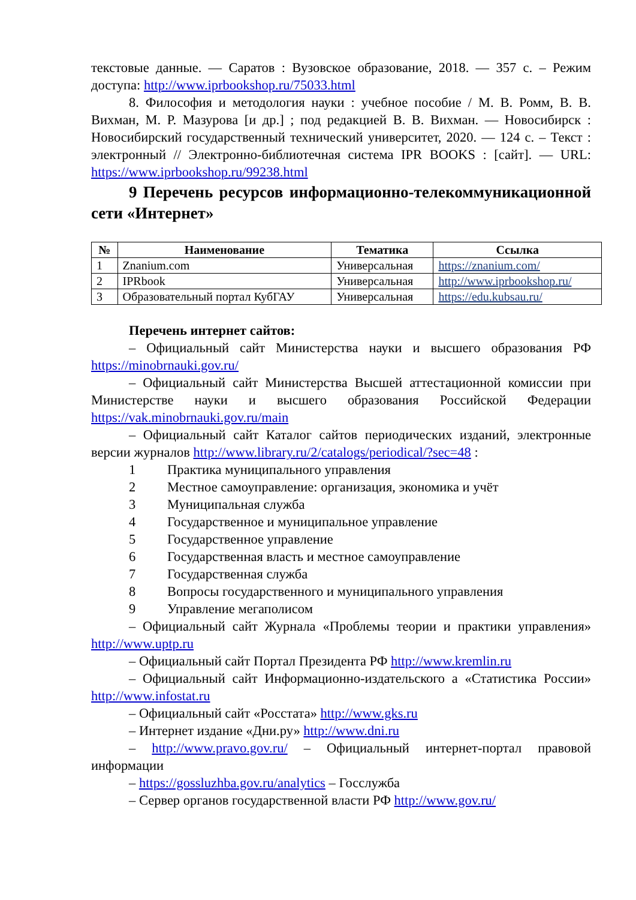текстовые данные. — Саратов : Вузовское образование, 2018. — 357 с. – Режим доступа: http://www.iprbookshop.ru/75033.html
8. Философия и методология науки : учебное пособие / М. В. Ромм, В. В. Вихман, М. Р. Мазурова [и др.] ; под редакцией В. В. Вихман. — Новосибирск : Новосибирский государственный технический университет, 2020. — 124 с. – Текст : электронный // Электронно-библиотечная система IPR BOOKS : [сайт]. — URL: https://www.iprbookshop.ru/99238.html
9 Перечень ресурсов информационно-телекоммуникационной сети «Интернет»
| № | Наименование | Тематика | Ссылка |
| --- | --- | --- | --- |
| 1 | Znanium.com | Универсальная | https://znanium.com/ |
| 2 | IPRbook | Универсальная | http://www.iprbookshop.ru/ |
| 3 | Образовательный портал КубГАУ | Универсальная | https://edu.kubsau.ru/ |
Перечень интернет сайтов:
– Официальный сайт Министерства науки и высшего образования РФ https://minobrnauki.gov.ru/
– Официальный сайт Министерства Высшей аттестационной комиссии при Министерстве науки и высшего образования Российской Федерации https://vak.minobrnauki.gov.ru/main
– Официальный сайт Каталог сайтов периодических изданий, электронные версии журналов http://www.library.ru/2/catalogs/periodical/?sec=48 :
1 Практика муниципального управления
2 Местное самоуправление: организация, экономика и учёт
3 Муниципальная служба
4 Государственное и муниципальное управление
5 Государственное управление
6 Государственная власть и местное самоуправление
7 Государственная служба
8 Вопросы государственного и муниципального управления
9 Управление мегаполисом
– Официальный сайт Журнала «Проблемы теории и практики управления» http://www.uptp.ru
– Официальный сайт Портал Президента РФ http://www.kremlin.ru
– Официальный сайт Информационно-издательского а «Статистика России» http://www.infostat.ru
– Официальный сайт «Росстата» http://www.gks.ru
– Интернет издание «Дни.ру» http://www.dni.ru
– http://www.pravo.gov.ru/ – Официальный интернет-портал правовой информации
– https://gossluzhba.gov.ru/analytics – Госслужба
– Сервер органов государственной власти РФ http://www.gov.ru/